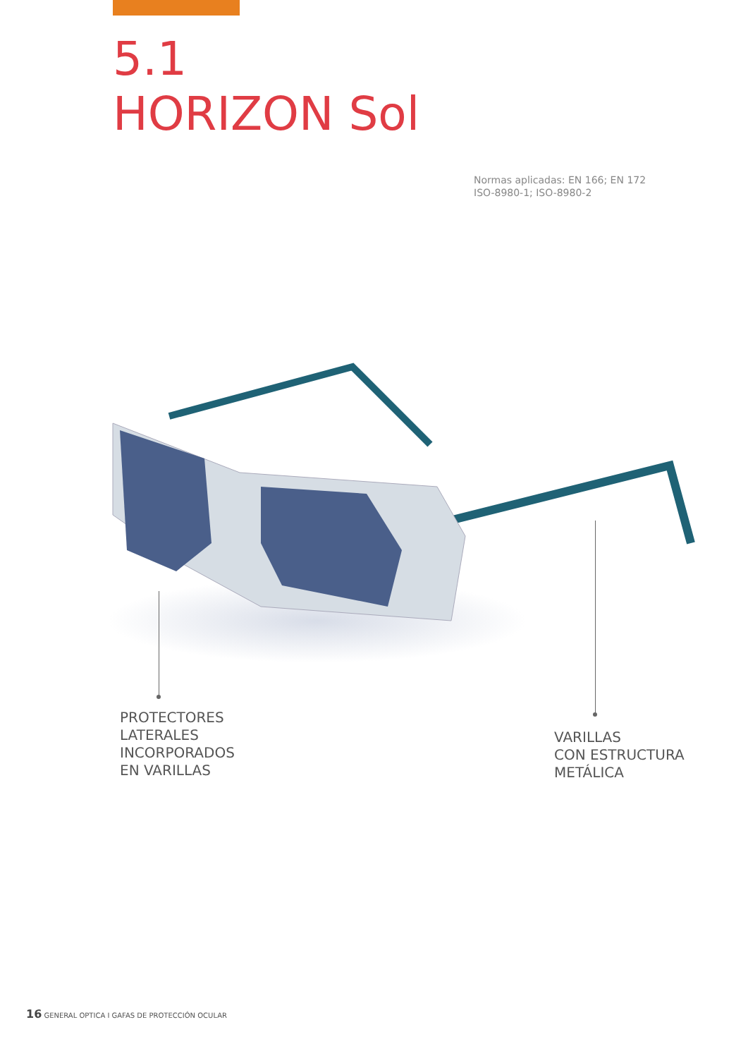5.1
HORIZON Sol
Normas aplicadas: EN 166; EN 172
ISO-8980-1; ISO-8980-2
PROTECTORES
LATERALES
INCORPORADOS
EN VARILLAS
VARILLAS
CON ESTRUCTURA
METÁLICA
16 GENERAL OPTICA I GAFAS DE PROTECCIÓN OCULAR